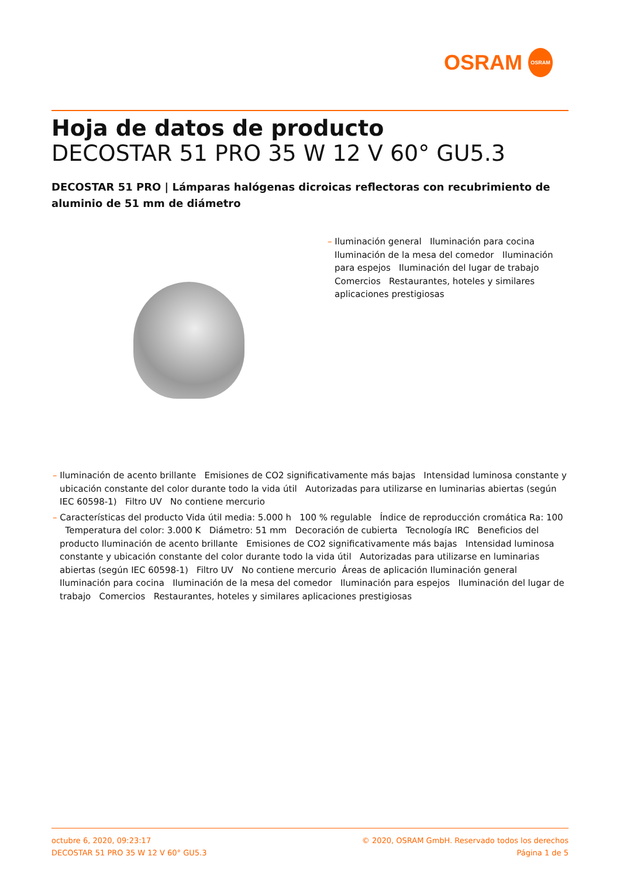OSRAM
OSRAM
Hoja de datos de producto
DECOSTAR 51 PRO 35 W 12 V 60° GU5.3
DECOSTAR 51 PRO | Lámparas halógenas dicroicas reflectoras con recubrimiento de aluminio de 51 mm de diámetro
– Iluminación general Iluminación para cocina Iluminación de la mesa del comedor Iluminación para espejos Iluminación del lugar de trabajo Comercios Restaurantes, hoteles y similares aplicaciones prestigiosas
– Iluminación de acento brillante Emisiones de CO2 significativamente más bajas Intensidad luminosa constante y ubicación constante del color durante todo la vida útil Autorizadas para utilizarse en luminarias abiertas (según IEC 60598-1) Filtro UV No contiene mercurio
– Características del producto Vida útil media: 5.000 h 100 % regulable Índice de reproducción cromática Ra: 100 Temperatura del color: 3.000 K Diámetro: 51 mm Decoración de cubierta Tecnología IRC Beneficios del producto Iluminación de acento brillante Emisiones de CO2 significativamente más bajas Intensidad luminosa constante y ubicación constante del color durante todo la vida útil Autorizadas para utilizarse en luminarias abiertas (según IEC 60598-1) Filtro UV No contiene mercurio Áreas de aplicación Iluminación general Iluminación para cocina Iluminación de la mesa del comedor Iluminación para espejos Iluminación del lugar de trabajo Comercios Restaurantes, hoteles y similares aplicaciones prestigiosas
octubre 6, 2020, 09:23:17
DECOSTAR 51 PRO 35 W 12 V 60° GU5.3
© 2020, OSRAM GmbH. Reservado todos los derechos
Página 1 de 5